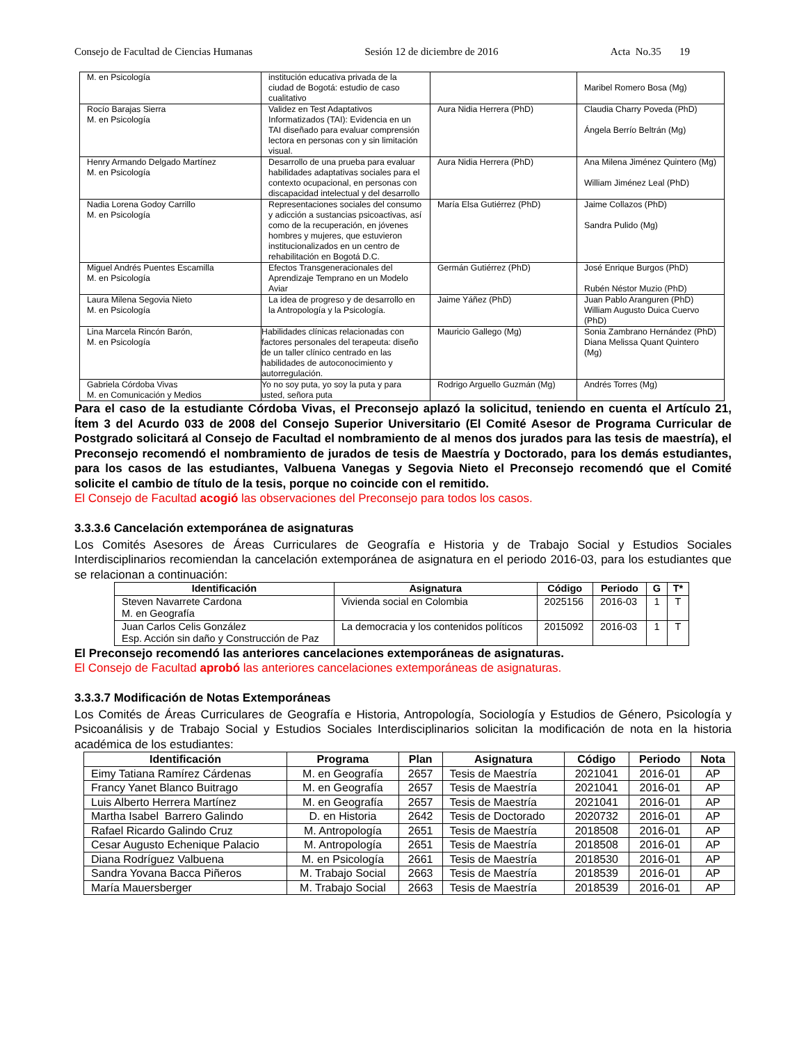Consejo de Facultad de Ciencias Humanas Sesión 12 de diciembre de 2016 Acta No.35 19
| M. en Psicología | institución educativa privada de la ciudad de Bogotá: estudio de caso cualitativo | | Maribel Romero Bosa (Mg) |
| Rocío Barajas Sierra M. en Psicología | Validez en Test Adaptativos Informatizados (TAI): Evidencia en un TAI diseñado para evaluar comprensión lectora en personas con y sin limitación visual. | Aura Nidia Herrera (PhD) | Claudia Charry Poveda (PhD) Ángela Berrío Beltrán (Mg) |
| Henry Armando Delgado Martínez M. en Psicología | Desarrollo de una prueba para evaluar habilidades adaptativas sociales para el contexto ocupacional, en personas con discapacidad intelectual y del desarrollo | Aura Nidia Herrera (PhD) | Ana Milena Jiménez Quintero (Mg) William Jiménez Leal (PhD) |
| Nadia Lorena Godoy Carrillo M. en Psicología | Representaciones sociales del consumo y adicción a sustancias psicoactivas, así como de la recuperación, en jóvenes hombres y mujeres, que estuvieron institucionalizados en un centro de rehabilitación en Bogotá D.C. | María Elsa Gutiérrez (PhD) | Jaime Collazos (PhD) Sandra Pulido (Mg) |
| Miguel Andrés Puentes Escamilla M. en Psicología | Efectos Transgeneracionales del Aprendizaje Temprano en un Modelo Aviar | Germán Gutiérrez (PhD) | José Enrique Burgos (PhD) Rubén Néstor Muzio (PhD) |
| Laura Milena Segovia Nieto M. en Psicología | La idea de progreso y de desarrollo en la Antropología y la Psicología. | Jaime Yáñez (PhD) | Juan Pablo Aranguren (PhD) William Augusto Duica Cuervo (PhD) |
| Lina Marcela Rincón Barón, M. en Psicología | Habilidades clínicas relacionadas con factores personales del terapeuta: diseño de un taller clínico centrado en las habilidades de autoconocimiento y autorregulación. | Mauricio Gallego (Mg) | Sonia Zambrano Hernández (PhD) Diana Melissa Quant Quintero (Mg) |
| Gabriela Córdoba Vivas M. en Comunicación y Medios | Yo no soy puta, yo soy la puta y para usted, señora puta | Rodrigo Arguello Guzmán (Mg) | Andrés Torres (Mg) |
Para el caso de la estudiante Córdoba Vivas, el Preconsejo aplazó la solicitud, teniendo en cuenta el Artículo 21, Ítem 3 del Acurdo 033 de 2008 del Consejo Superior Universitario (El Comité Asesor de Programa Curricular de Postgrado solicitará al Consejo de Facultad el nombramiento de al menos dos jurados para las tesis de maestría), el Preconsejo recomendó el nombramiento de jurados de tesis de Maestría y Doctorado, para los demás estudiantes, para los casos de las estudiantes, Valbuena Vanegas y Segovia Nieto el Preconsejo recomendó que el Comité solicite el cambio de título de la tesis, porque no coincide con el remitido.
El Consejo de Facultad acogió las observaciones del Preconsejo para todos los casos.
3.3.3.6 Cancelación extemporánea de asignaturas
Los Comités Asesores de Áreas Curriculares de Geografía e Historia y de Trabajo Social y Estudios Sociales Interdisciplinarios recomiendan la cancelación extemporánea de asignatura en el periodo 2016-03, para los estudiantes que se relacionan a continuación:
| Identificación | Asignatura | Código | Periodo | G | T* |
| --- | --- | --- | --- | --- | --- |
| Steven Navarrete Cardona M. en Geografía | Vivienda social en Colombia | 2025156 | 2016-03 | 1 | T |
| Juan Carlos Celis González Esp. Acción sin daño y Construcción de Paz | La democracia y los contenidos políticos | 2015092 | 2016-03 | 1 | T |
El Preconsejo recomendó las anteriores cancelaciones extemporáneas de asignaturas.
El Consejo de Facultad aprobó las anteriores cancelaciones extemporáneas de asignaturas.
3.3.3.7 Modificación de Notas Extemporáneas
Los Comités de Áreas Curriculares de Geografía e Historia, Antropología, Sociología y Estudios de Género, Psicología y Psicoanálisis y de Trabajo Social y Estudios Sociales Interdisciplinarios solicitan la modificación de nota en la historia académica de los estudiantes:
| Identificación | Programa | Plan | Asignatura | Código | Periodo | Nota |
| --- | --- | --- | --- | --- | --- | --- |
| Eimy Tatiana Ramírez Cárdenas | M. en Geografía | 2657 | Tesis de Maestría | 2021041 | 2016-01 | AP |
| Francy Yanet Blanco Buitrago | M. en Geografía | 2657 | Tesis de Maestría | 2021041 | 2016-01 | AP |
| Luis Alberto Herrera Martínez | M. en Geografía | 2657 | Tesis de Maestría | 2021041 | 2016-01 | AP |
| Martha Isabel Barrero Galindo | D. en Historia | 2642 | Tesis de Doctorado | 2020732 | 2016-01 | AP |
| Rafael Ricardo Galindo Cruz | M. Antropología | 2651 | Tesis de Maestría | 2018508 | 2016-01 | AP |
| Cesar Augusto Echenique Palacio | M. Antropología | 2651 | Tesis de Maestría | 2018508 | 2016-01 | AP |
| Diana Rodríguez Valbuena | M. en Psicología | 2661 | Tesis de Maestría | 2018530 | 2016-01 | AP |
| Sandra Yovana Bacca Piñeros | M. Trabajo Social | 2663 | Tesis de Maestría | 2018539 | 2016-01 | AP |
| María Mauersberger | M. Trabajo Social | 2663 | Tesis de Maestría | 2018539 | 2016-01 | AP |